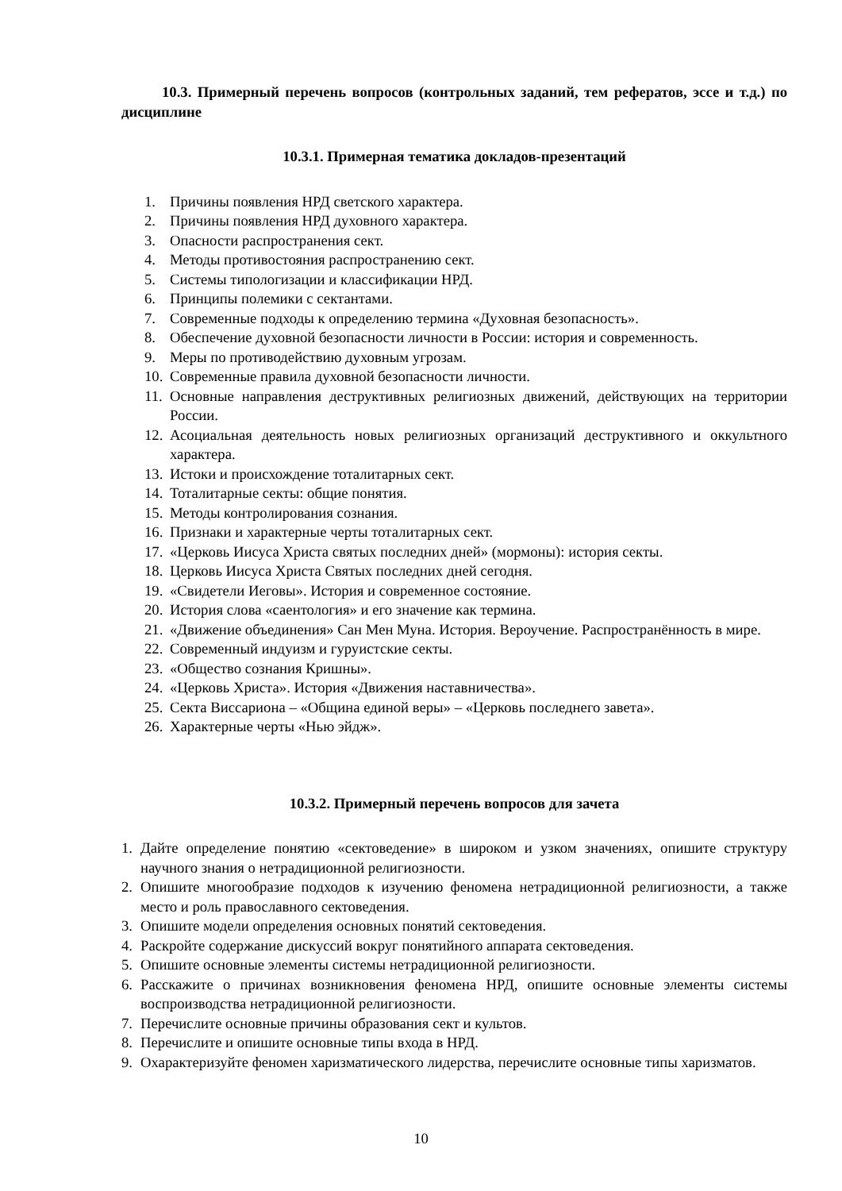10.3. Примерный перечень вопросов (контрольных заданий, тем рефератов, эссе и т.д.) по дисциплине
10.3.1. Примерная тематика докладов-презентаций
1. Причины появления НРД светского характера.
2. Причины появления НРД духовного характера.
3. Опасности распространения сект.
4. Методы противостояния распространению сект.
5. Системы типологизации и классификации НРД.
6. Принципы полемики с сектантами.
7. Современные подходы к определению термина «Духовная безопасность».
8. Обеспечение духовной безопасности личности в России: история и современность.
9. Меры по противодействию духовным угрозам.
10.
Современные правила духовной безопасности личности.
11.
Основные направления деструктивных религиозных движений, действующих на территории России.
12.
Асоциальная деятельность новых религиозных организаций деструктивного и оккультного характера.
13.
Истоки и происхождение тоталитарных сект.
14.
Тоталитарные секты: общие понятия.
15.
Методы контролирования сознания.
16.
Признаки и характерные черты тоталитарных сект.
17.
«Церковь Иисуса Христа святых последних дней» (мормоны): история секты.
18.
Церковь Иисуса Христа Святых последних дней сегодня.
19.
«Свидетели Иеговы». История и современное состояние.
20.
История слова «саентология» и его значение как термина.
21.
«Движение объединения» Сан Мен Муна. История. Вероучение. Распространённость в мире.
22.
Современный индуизм и гуруистские секты.
23.
«Общество сознания Кришны».
24.
«Церковь Христа». История «Движения наставничества».
25.
Секта Виссариона – «Община единой веры» – «Церковь последнего завета».
26.
Характерные черты «Нью эйдж».
10.3.2. Примерный перечень вопросов для зачета
1. Дайте определение понятию «сектоведение» в широком и узком значениях, опишите структуру научного знания о нетрадиционной религиозности.
2. Опишите многообразие подходов к изучению феномена нетрадиционной религиозности, а также место и роль православного сектоведения.
3. Опишите модели определения основных понятий сектоведения.
4. Раскройте содержание дискуссий вокруг понятийного аппарата сектоведения.
5. Опишите основные элементы системы нетрадиционной религиозности.
6. Расскажите о причинах возникновения феномена НРД, опишите основные элементы системы воспроизводства нетрадиционной религиозности.
7. Перечислите основные причины образования сект и культов.
8. Перечислите и опишите основные типы входа в НРД.
9. Охарактеризуйте феномен харизматического лидерства, перечислите основные типы харизматов.
10